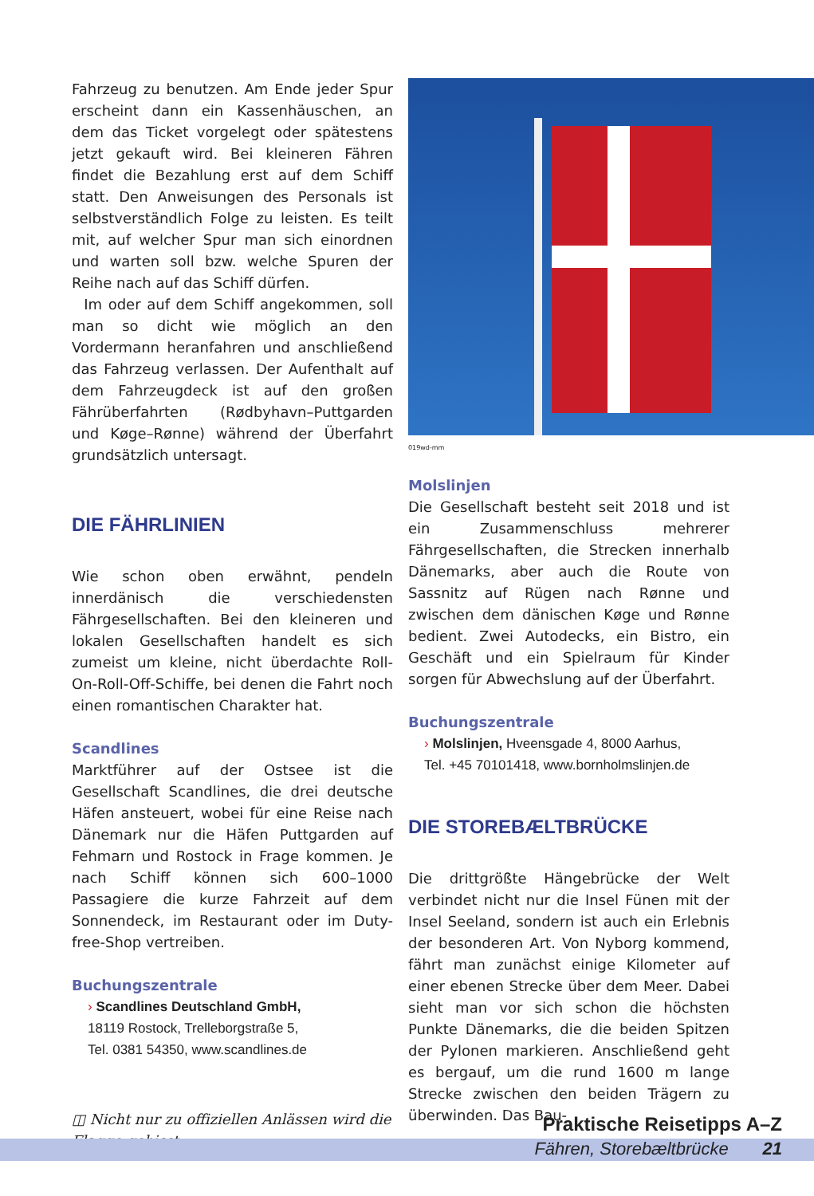Fahrzeug zu benutzen. Am Ende jeder Spur erscheint dann ein Kassenhäuschen, an dem das Ticket vorgelegt oder spätestens jetzt gekauft wird. Bei kleineren Fähren findet die Bezahlung erst auf dem Schiff statt. Den Anweisungen des Personals ist selbstverständlich Folge zu leisten. Es teilt mit, auf welcher Spur man sich einordnen und warten soll bzw. welche Spuren der Reihe nach auf das Schiff dürfen.
Im oder auf dem Schiff angekommen, soll man so dicht wie möglich an den Vordermann heranfahren und anschließend das Fahrzeug verlassen. Der Aufenthalt auf dem Fahrzeugdeck ist auf den großen Fährüberfahrten (Rødbyhavn–Puttgarden und Køge–Rønne) während der Überfahrt grundsätzlich untersagt.
DIE FÄHRLINIEN
Wie schon oben erwähnt, pendeln innerdänisch die verschiedensten Fährgesellschaften. Bei den kleineren und lokalen Gesellschaften handelt es sich zumeist um kleine, nicht überdachte Roll-On-Roll-Off-Schiffe, bei denen die Fahrt noch einen romantischen Charakter hat.
Scandlines
Marktführer auf der Ostsee ist die Gesellschaft Scandlines, die drei deutsche Häfen ansteuert, wobei für eine Reise nach Dänemark nur die Häfen Puttgarden auf Fehmarn und Rostock in Frage kommen. Je nach Schiff können sich 600–1000 Passagiere die kurze Fahrzeit auf dem Sonnendeck, im Restaurant oder im Duty-free-Shop vertreiben.
Buchungszentrale
› Scandlines Deutschland GmbH,
18119 Rostock, Trelleborgstraße 5,
Tel. 0381 54350, www.scandlines.de
◫ Nicht nur zu offiziellen Anlässen wird die Flagge gehisst
019wd-mm
Molslinjen
Die Gesellschaft besteht seit 2018 und ist ein Zusammenschluss mehrerer Fährgesellschaften, die Strecken innerhalb Dänemarks, aber auch die Route von Sassnitz auf Rügen nach Rønne und zwischen dem dänischen Køge und Rønne bedient. Zwei Autodecks, ein Bistro, ein Geschäft und ein Spielraum für Kinder sorgen für Abwechslung auf der Überfahrt.
Buchungszentrale
› Molslinjen, Hveensgade 4, 8000 Aarhus,
Tel. +45 70101418, www.bornholmslinjen.de
DIE STOREBÆLTBRÜCKE
Die drittgrößte Hängebrücke der Welt verbindet nicht nur die Insel Fünen mit der Insel Seeland, sondern ist auch ein Erlebnis der besonderen Art. Von Nyborg kommend, fährt man zunächst einige Kilometer auf einer ebenen Strecke über dem Meer. Dabei sieht man vor sich schon die höchsten Punkte Dänemarks, die die beiden Spitzen der Pylonen markieren. Anschließend geht es bergauf, um die rund 1600 m lange Strecke zwischen den beiden Trägern zu überwinden. Das Bau-
Praktische Reisetipps A–Z
Fähren, Storebæltbrücke 21